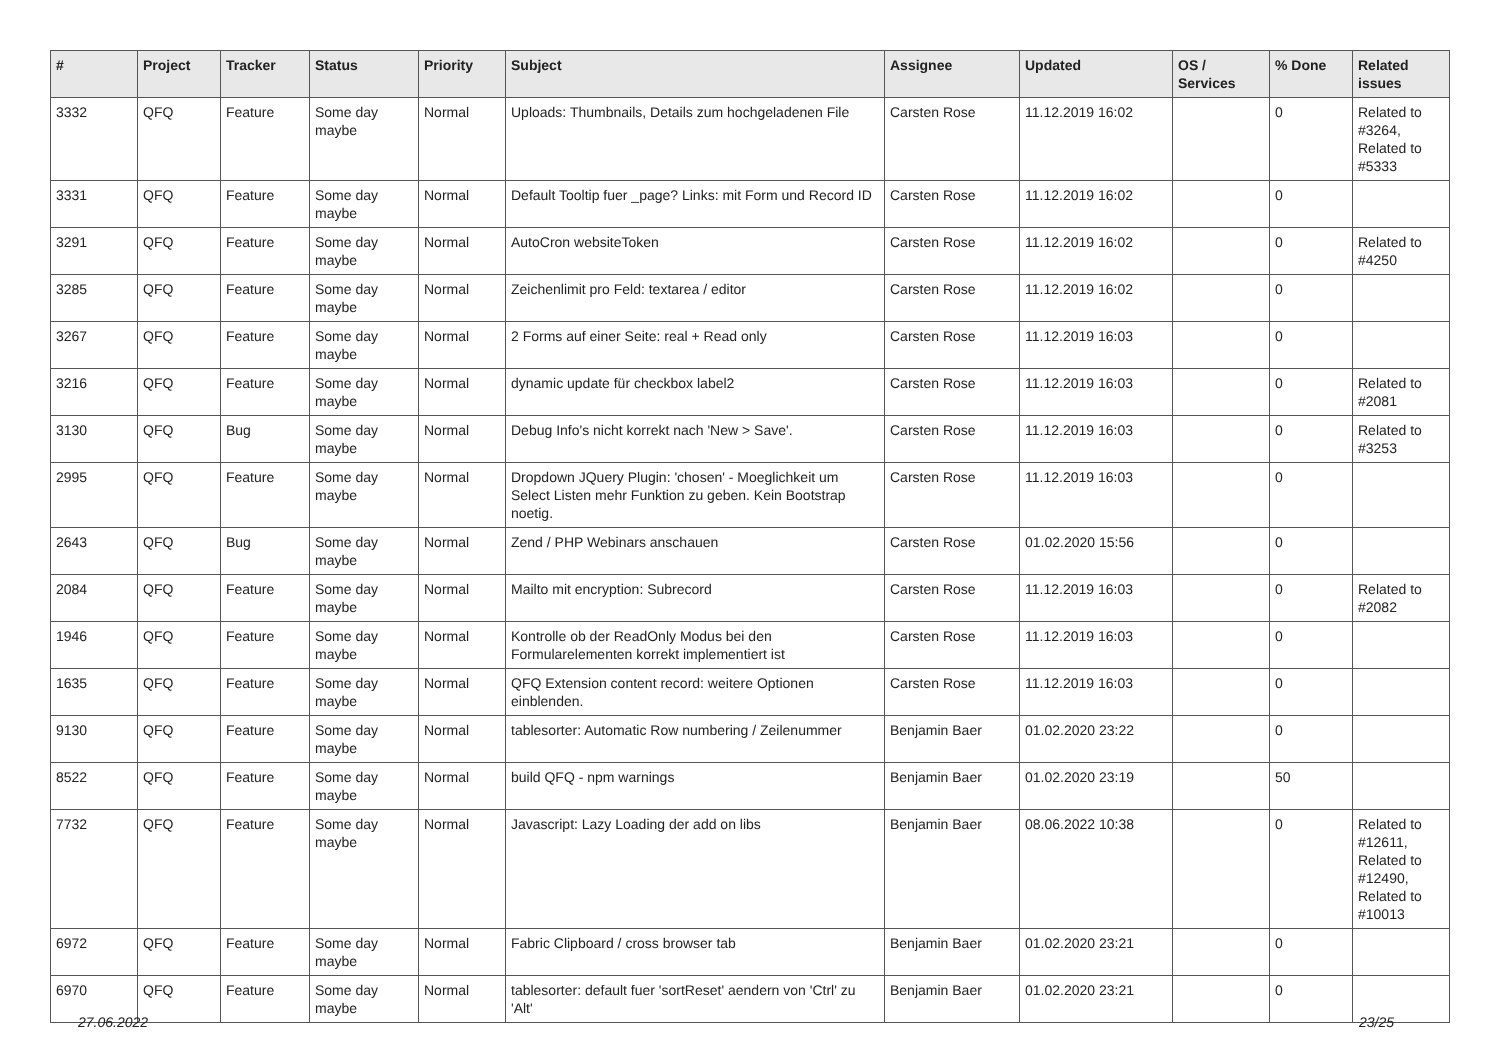| # | Project | Tracker | Status | Priority | Subject | Assignee | Updated | OS / Services | % Done | Related issues |
| --- | --- | --- | --- | --- | --- | --- | --- | --- | --- | --- |
| 3332 | QFQ | Feature | Some day maybe | Normal | Uploads: Thumbnails, Details zum hochgeladenen File | Carsten Rose | 11.12.2019 16:02 | | 0 | Related to #3264, Related to #5333 |
| 3331 | QFQ | Feature | Some day maybe | Normal | Default Tooltip fuer _page? Links: mit Form und Record ID | Carsten Rose | 11.12.2019 16:02 | | 0 | |
| 3291 | QFQ | Feature | Some day maybe | Normal | AutoCron websiteToken | Carsten Rose | 11.12.2019 16:02 | | 0 | Related to #4250 |
| 3285 | QFQ | Feature | Some day maybe | Normal | Zeichenlimit pro Feld: textarea / editor | Carsten Rose | 11.12.2019 16:02 | | 0 | |
| 3267 | QFQ | Feature | Some day maybe | Normal | 2 Forms auf einer Seite: real + Read only | Carsten Rose | 11.12.2019 16:03 | | 0 | |
| 3216 | QFQ | Feature | Some day maybe | Normal | dynamic update für checkbox label2 | Carsten Rose | 11.12.2019 16:03 | | 0 | Related to #2081 |
| 3130 | QFQ | Bug | Some day maybe | Normal | Debug Info's nicht korrekt nach 'New > Save'. | Carsten Rose | 11.12.2019 16:03 | | 0 | Related to #3253 |
| 2995 | QFQ | Feature | Some day maybe | Normal | Dropdown JQuery Plugin: 'chosen' - Moeglichkeit um Select Listen mehr Funktion zu geben. Kein Bootstrap noetig. | Carsten Rose | 11.12.2019 16:03 | | 0 | |
| 2643 | QFQ | Bug | Some day maybe | Normal | Zend / PHP Webinars anschauen | Carsten Rose | 01.02.2020 15:56 | | 0 | |
| 2084 | QFQ | Feature | Some day maybe | Normal | Mailto mit encryption: Subrecord | Carsten Rose | 11.12.2019 16:03 | | 0 | Related to #2082 |
| 1946 | QFQ | Feature | Some day maybe | Normal | Kontrolle ob der ReadOnly Modus bei den Formularelementen korrekt implementiert ist | Carsten Rose | 11.12.2019 16:03 | | 0 | |
| 1635 | QFQ | Feature | Some day maybe | Normal | QFQ Extension content record: weitere Optionen einblenden. | Carsten Rose | 11.12.2019 16:03 | | 0 | |
| 9130 | QFQ | Feature | Some day maybe | Normal | tablesorter: Automatic Row numbering / Zeilenummer | Benjamin Baer | 01.02.2020 23:22 | | 0 | |
| 8522 | QFQ | Feature | Some day maybe | Normal | build QFQ - npm warnings | Benjamin Baer | 01.02.2020 23:19 | | 50 | |
| 7732 | QFQ | Feature | Some day maybe | Normal | Javascript: Lazy Loading der add on libs | Benjamin Baer | 08.06.2022 10:38 | | 0 | Related to #12611, Related to #12490, Related to #10013 |
| 6972 | QFQ | Feature | Some day maybe | Normal | Fabric Clipboard / cross browser tab | Benjamin Baer | 01.02.2020 23:21 | | 0 | |
| 6970 | QFQ | Feature | Some day maybe | Normal | tablesorter: default fuer 'sortReset' aendern von 'Ctrl' zu 'Alt' | Benjamin Baer | 01.02.2020 23:21 | | 0 | |
27.06.2022 23/25